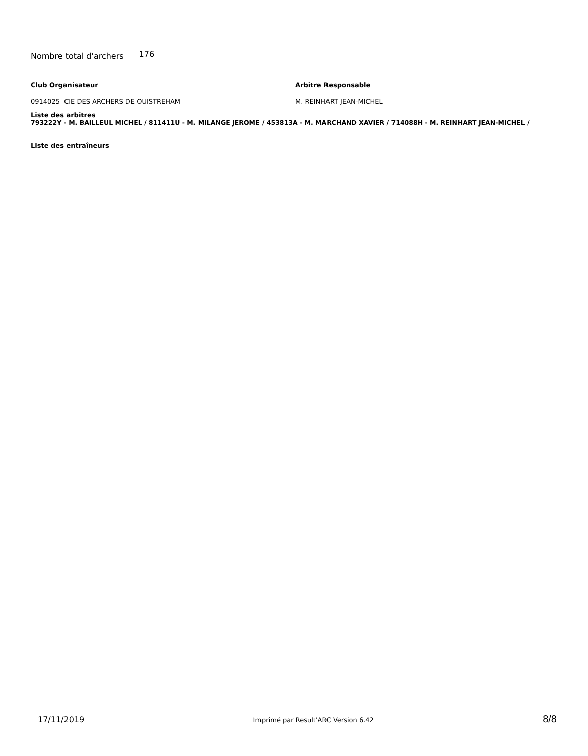Nombre total d'archers 176
Club Organisateur
0914025 CIE DES ARCHERS DE OUISTREHAM
Arbitre Responsable
M. REINHART JEAN-MICHEL
Liste des arbitres
793222Y - M. BAILLEUL MICHEL / 811411U - M. MILANGE JEROME / 453813A - M. MARCHAND XAVIER / 714088H - M. REINHART JEAN-MICHEL /
Liste des entraîneurs
17/11/2019 Imprimé par Result'ARC Version 6.42 8/8